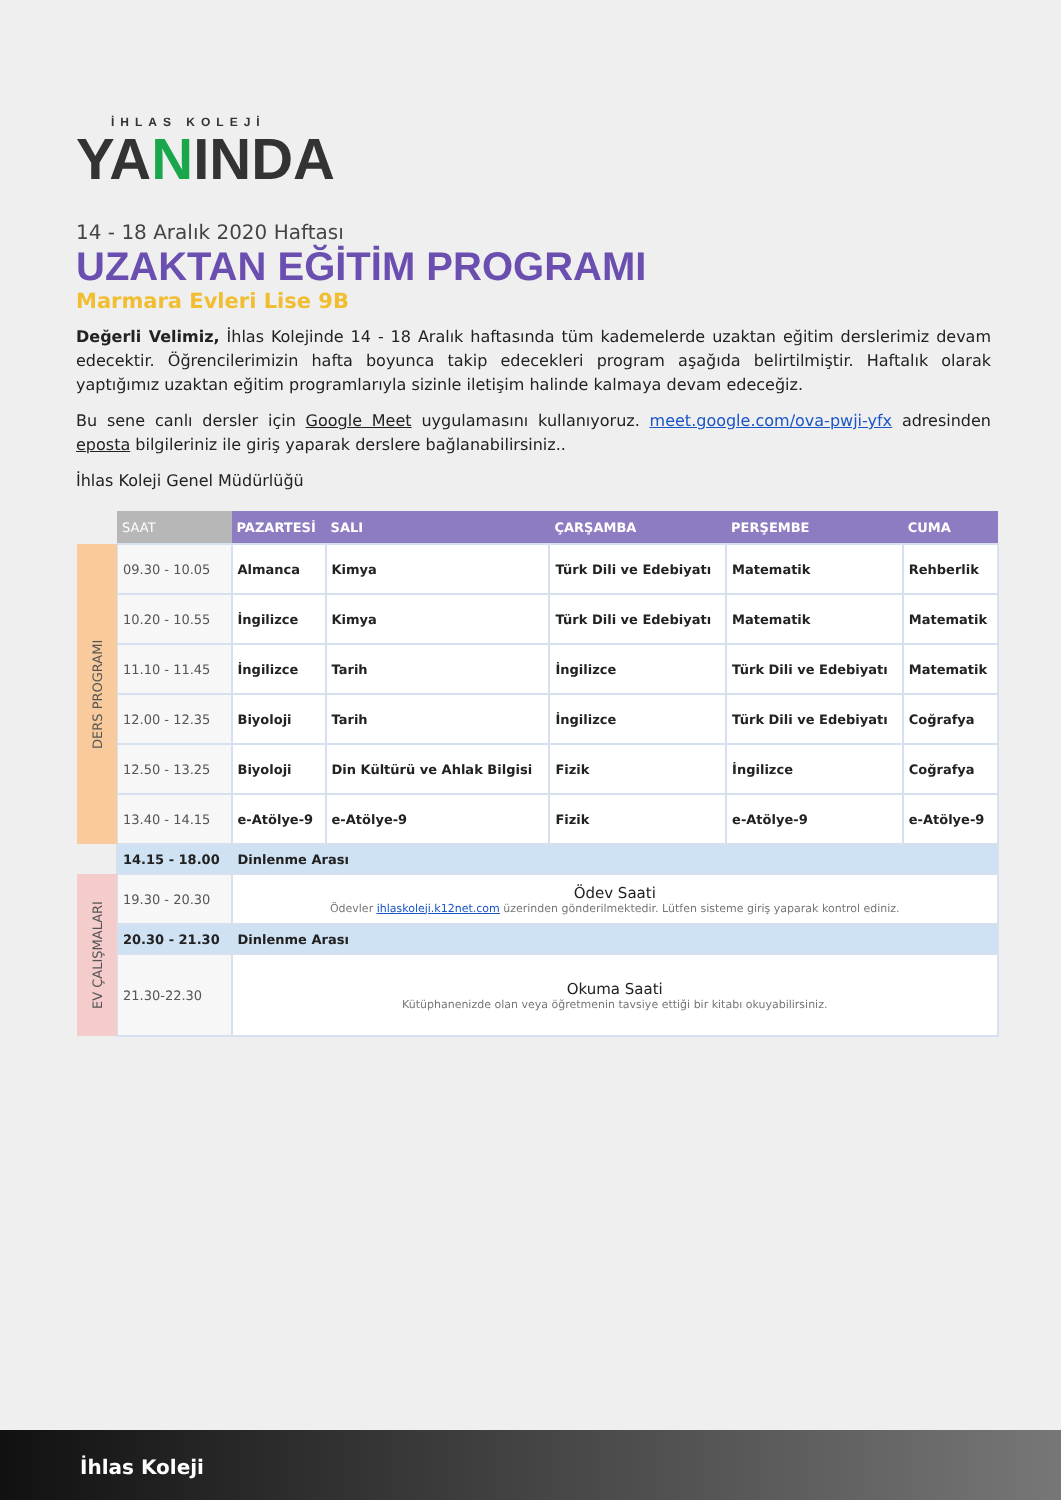İHLAS KOLEJİ
YANINDA
14 - 18 Aralık 2020 Haftası
UZAKTAN EĞİTİM PROGRAMI
Marmara Evleri Lise 9B
Değerli Velimiz, İhlas Kolejinde 14 - 18 Aralık haftasında tüm kademelerde uzaktan eğitim derslerimiz devam edecektir. Öğrencilerimizin hafta boyunca takip edecekleri program aşağıda belirtilmiştir. Haftalık olarak yaptığımız uzaktan eğitim programlarıyla sizinle iletişim halinde kalmaya devam edeceğiz.
Bu sene canlı dersler için Google Meet uygulamasını kullanıyoruz. meet.google.com/ova-pwji-yfx adresinden eposta bilgileriniz ile giriş yaparak derslere bağlanabilirsiniz..
İhlas Koleji Genel Müdürlüğü
| | SAAT | PAZARTESİ | SALI | ÇARŞAMBA | PERŞEMBE | CUMA |
| --- | --- | --- | --- | --- | --- | --- |
| DERS PROGRAMI | 09.30 - 10.05 | Almanca | Kimya | Türk Dili ve Edebiyatı | Matematik | Rehberlik |
| | 10.20 - 10.55 | İngilizce | Kimya | Türk Dili ve Edebiyatı | Matematik | Matematik |
| | 11.10 - 11.45 | İngilizce | Tarih | İngilizce | Türk Dili ve Edebiyatı | Matematik |
| | 12.00 - 12.35 | Biyoloji | Tarih | İngilizce | Türk Dili ve Edebiyatı | Coğrafya |
| | 12.50 - 13.25 | Biyoloji | Din Kültürü ve Ahlak Bilgisi | Fizik | İngilizce | Coğrafya |
| | 13.40 - 14.15 | e-Atölye-9 | e-Atölye-9 | Fizik | e-Atölye-9 | e-Atölye-9 |
| | 14.15 - 18.00 | Dinlenme Arası | | | | |
| EV ÇALIŞMALARI | 19.30 - 20.30 | Ödev Saati Ödevler ihlaskoleji.k12net.com üzerinden gönderilmektedir. Lütfen sisteme giriş yaparak kontrol ediniz. | | | | |
| | 20.30 - 21.30 | Dinlenme Arası | | | | |
| | 21.30-22.30 | Okuma Saati Kütüphanenizde olan veya öğretmenin tavsiye ettiği bir kitabı okuyabilirsiniz. | | | | |
İhlas Koleji